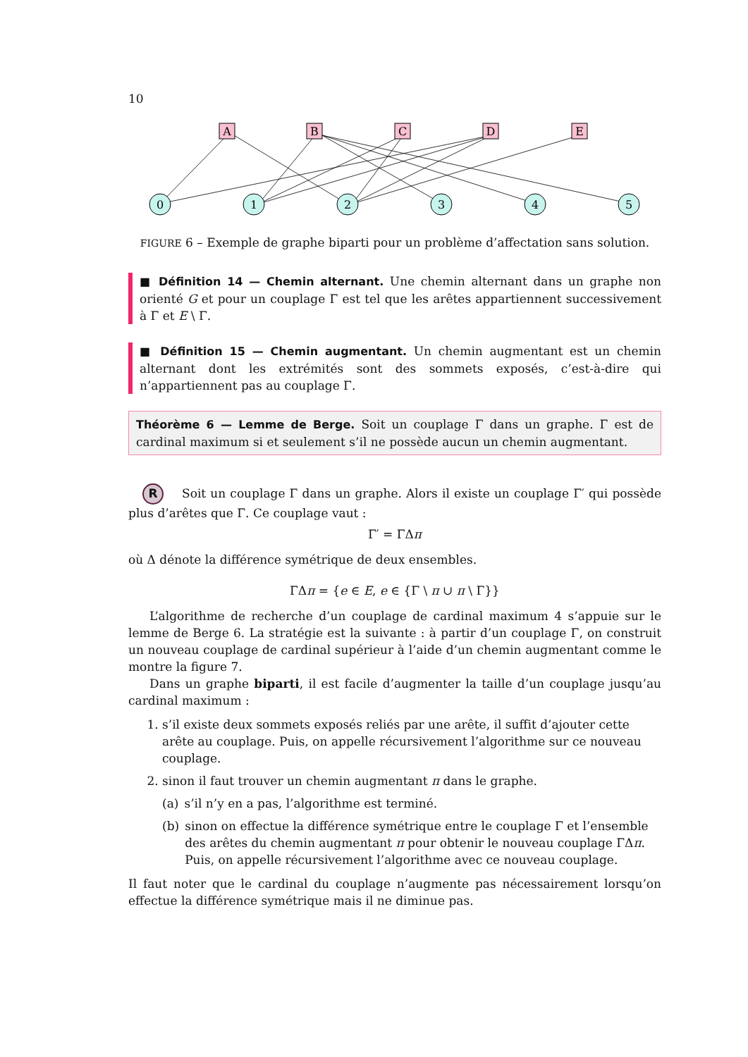10
A
B
C
D
E
0
1
2
3
4
5
FIGURE 6 – Exemple de graphe biparti pour un problème d’affectation sans solution.
■ Définition 14 — Chemin alternant. Une chemin alternant dans un graphe non orienté G et pour un couplage Γ est tel que les arêtes appartiennent successivement à Γ et E \ Γ.
■ Définition 15 — Chemin augmentant. Un chemin augmentant est un chemin alternant dont les extrémités sont des sommets exposés, c’est-à-dire qui n’appartiennent pas au couplage Γ.
Théorème 6 — Lemme de Berge. Soit un couplage Γ dans un graphe. Γ est de cardinal maximum si et seulement s’il ne possède aucun un chemin augmentant.
R Soit un couplage Γ dans un graphe. Alors il existe un couplage Γ′ qui possède plus d’arêtes que Γ. Ce couplage vaut :
Γ′ = ΓΔπ
où Δ dénote la différence symétrique de deux ensembles.
ΓΔπ = {e ∈ E, e ∈ {Γ \ π ∪ π \ Γ}}
L’algorithme de recherche d’un couplage de cardinal maximum 4 s’appuie sur le lemme de Berge 6. La stratégie est la suivante : à partir d’un couplage Γ, on construit un nouveau couplage de cardinal supérieur à l’aide d’un chemin augmentant comme le montre la figure 7.
Dans un graphe biparti, il est facile d’augmenter la taille d’un couplage jusqu’au cardinal maximum :
1. s’il existe deux sommets exposés reliés par une arête, il suffit d’ajouter cette arête au couplage. Puis, on appelle récursivement l’algorithme sur ce nouveau couplage.
2. sinon il faut trouver un chemin augmentant π dans le graphe.
(a) s’il n’y en a pas, l’algorithme est terminé.
(b) sinon on effectue la différence symétrique entre le couplage Γ et l’ensemble des arêtes du chemin augmentant π pour obtenir le nouveau couplage ΓΔπ. Puis, on appelle récursivement l’algorithme avec ce nouveau couplage.
Il faut noter que le cardinal du couplage n’augmente pas nécessairement lorsqu’on effectue la différence symétrique mais il ne diminue pas.